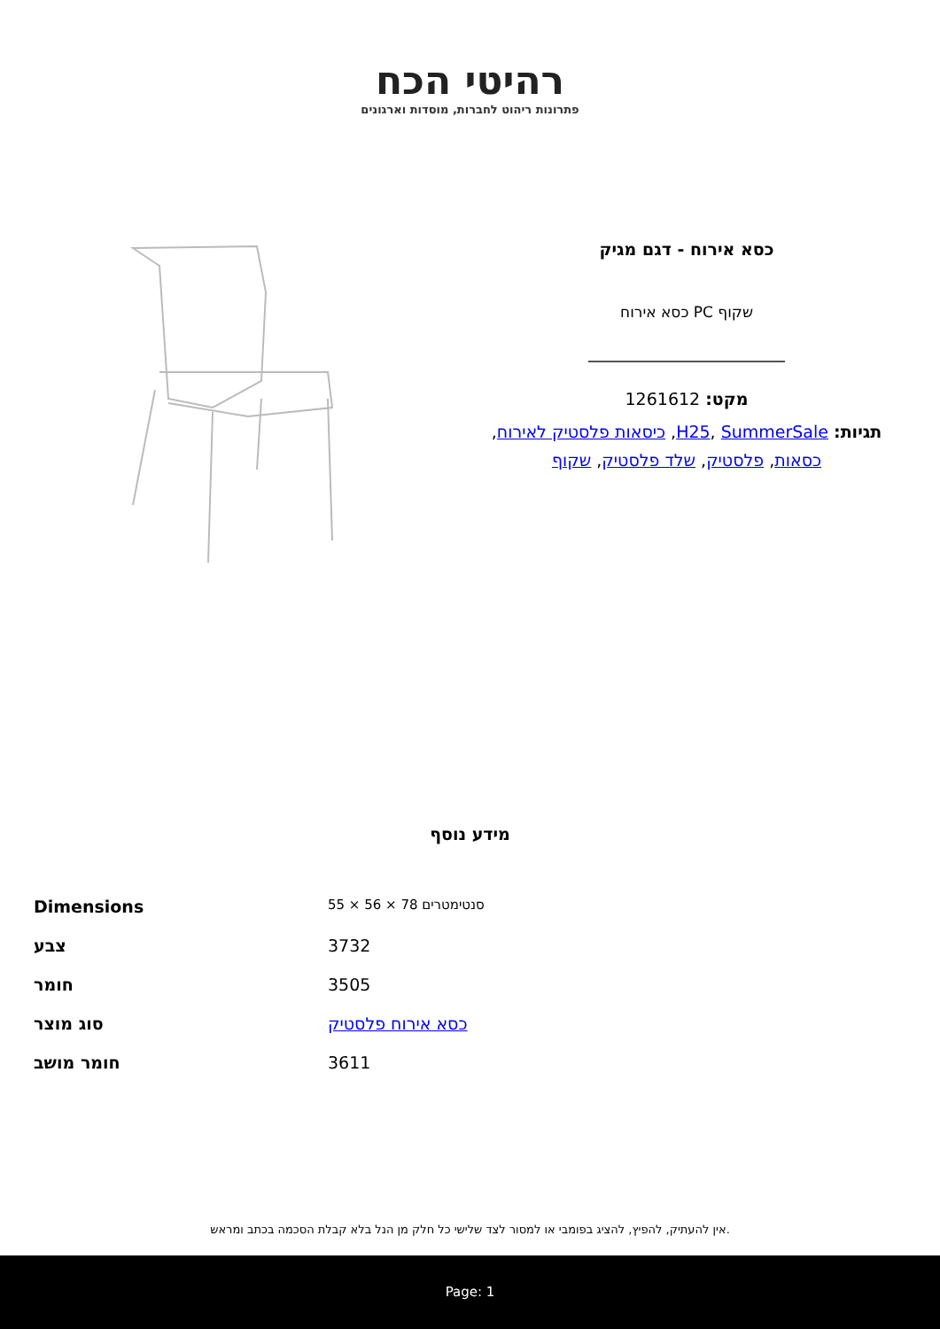רהיטי הכח
פתרונות ריהוט לחברות, מוסדות וארגונים
כסא אירוח - דגם מגיק
שקוף PC כסא אירוח
מקט: 1261612
תגיות: H25, SummerSale, כיסאות פלסטיק לאירוח, כסאות, פלסטיק, שלד פלסטיק, שקוף
מידע נוסף
| Dimensions | 55 × 56 × 78 סנטימטרים |
| צבע | 3732 |
| חומר | 3505 |
| סוג מוצר | כסא אירוח פלסטיק |
| חומר מושב | 3611 |
אין להעתיק, להפיץ, להציג בפומבי או למסור לצד שלישי כל חלק מן הנל בלא קבלת הסכמה בכתב ומראש.
Page: 1